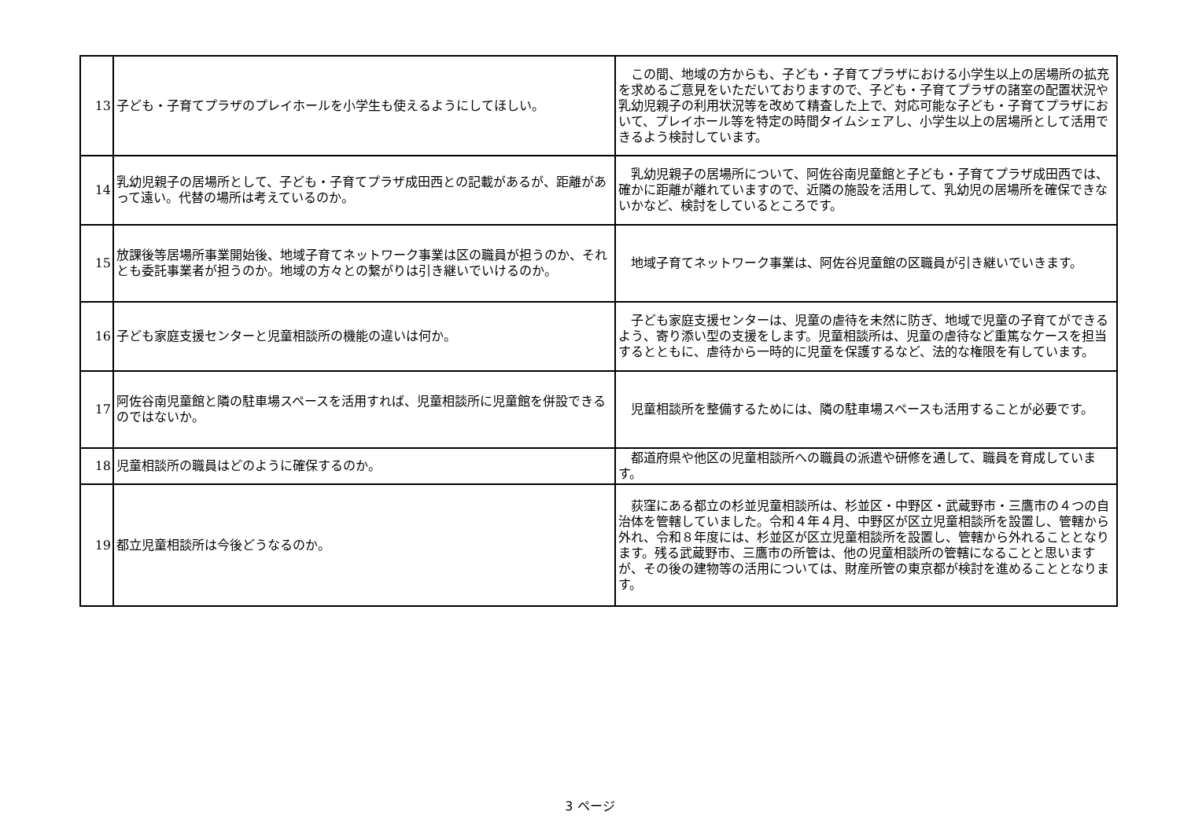| 13 | 子ども・子育てプラザのプレイホールを小学生も使えるようにしてほしい。 | この間、地域の方からも、子ども・子育てプラザにおける小学生以上の居場所の拡充を求めるご意見をいただいておりますので、子ども・子育てプラザの諸室の配置状況や乳幼児親子の利用状況等を改めて精査した上で、対応可能な子ども・子育てプラザにおいて、プレイホール等を特定の時間タイムシェアし、小学生以上の居場所として活用できるよう検討しています。 |
| 14 | 乳幼児親子の居場所として、子ども・子育てプラザ成田西との記載があるが、距離があって遠い。代替の場所は考えているのか。 | 乳幼児親子の居場所について、阿佐谷南児童館と子ども・子育てプラザ成田西では、確かに距離が離れていますので、近隣の施設を活用して、乳幼児の居場所を確保できないかなど、検討をしているところです。 |
| 15 | 放課後等居場所事業開始後、地域子育てネットワーク事業は区の職員が担うのか、それとも委託事業者が担うのか。地域の方々との繋がりは引き継いでいけるのか。 | 地域子育てネットワーク事業は、阿佐谷児童館の区職員が引き継いでいきます。 |
| 16 | 子ども家庭支援センターと児童相談所の機能の違いは何か。 | 子ども家庭支援センターは、児童の虐待を未然に防ぎ、地域で児童の子育てができるよう、寄り添い型の支援をします。児童相談所は、児童の虐待など重篤なケースを担当するとともに、虐待から一時的に児童を保護するなど、法的な権限を有しています。 |
| 17 | 阿佐谷南児童館と隣の駐車場スペースを活用すれば、児童相談所に児童館を併設できるのではないか。 | 児童相談所を整備するためには、隣の駐車場スペースも活用することが必要です。 |
| 18 | 児童相談所の職員はどのように確保するのか。 | 都道府県や他区の児童相談所への職員の派遣や研修を通して、職員を育成しています。 |
| 19 | 都立児童相談所は今後どうなるのか。 | 荻窪にある都立の杉並児童相談所は、杉並区・中野区・武蔵野市・三鷹市の４つの自治体を管轄していました。令和４年４月、中野区が区立児童相談所を設置し、管轄から外れ、令和８年度には、杉並区が区立児童相談所を設置し、管轄から外れることとなります。残る武蔵野市、三鷹市の所管は、他の児童相談所の管轄になることと思いますが、その後の建物等の活用については、財産所管の東京都が検討を進めることとなります。 |
3 ページ